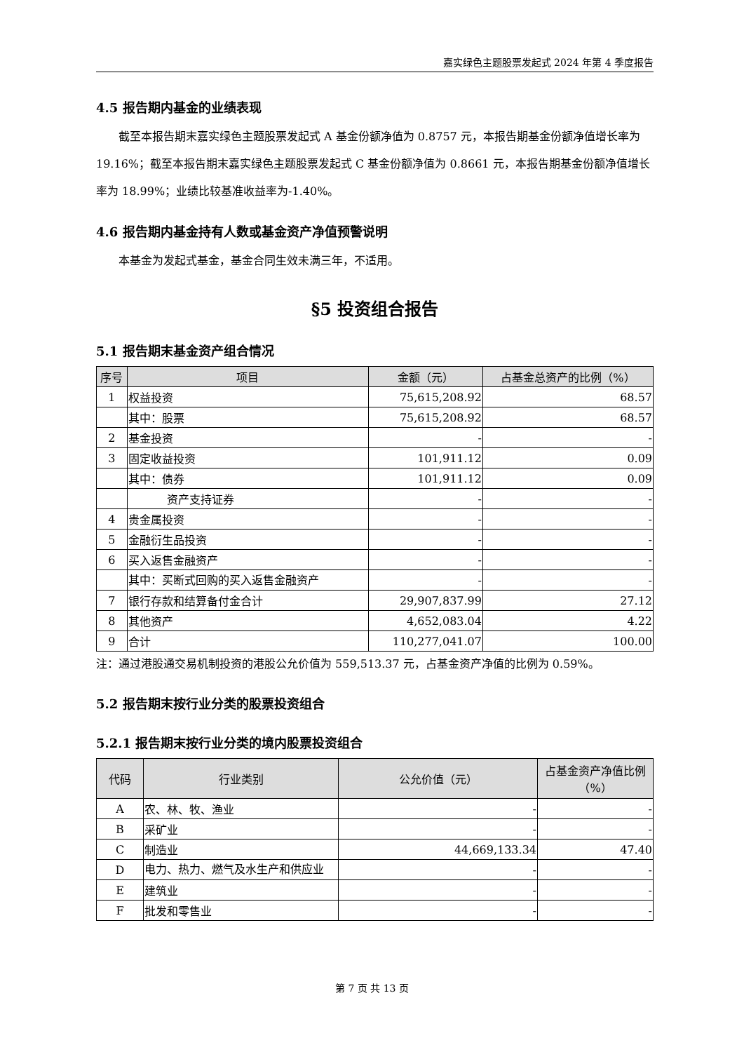嘉实绿色主题股票发起式 2024 年第 4 季度报告
4.5 报告期内基金的业绩表现
截至本报告期末嘉实绿色主题股票发起式 A 基金份额净值为 0.8757 元，本报告期基金份额净值增长率为 19.16%；截至本报告期末嘉实绿色主题股票发起式 C 基金份额净值为 0.8661 元，本报告期基金份额净值增长率为 18.99%；业绩比较基准收益率为-1.40%。
4.6 报告期内基金持有人数或基金资产净值预警说明
本基金为发起式基金，基金合同生效未满三年，不适用。
§5 投资组合报告
5.1 报告期末基金资产组合情况
| 序号 | 项目 | 金额（元） | 占基金总资产的比例（%） |
| --- | --- | --- | --- |
| 1 | 权益投资 | 75,615,208.92 | 68.57 |
| | 其中：股票 | 75,615,208.92 | 68.57 |
| 2 | 基金投资 | - | - |
| 3 | 固定收益投资 | 101,911.12 | 0.09 |
| | 其中：债券 | 101,911.12 | 0.09 |
| | 资产支持证券 | - | - |
| 4 | 贵金属投资 | - | - |
| 5 | 金融衍生品投资 | - | - |
| 6 | 买入返售金融资产 | - | - |
| | 其中：买断式回购的买入返售金融资产 | - | - |
| 7 | 银行存款和结算备付金合计 | 29,907,837.99 | 27.12 |
| 8 | 其他资产 | 4,652,083.04 | 4.22 |
| 9 | 合计 | 110,277,041.07 | 100.00 |
注：通过港股通交易机制投资的港股公允价值为 559,513.37 元，占基金资产净值的比例为 0.59%。
5.2 报告期末按行业分类的股票投资组合
5.2.1 报告期末按行业分类的境内股票投资组合
| 代码 | 行业类别 | 公允价值（元） | 占基金资产净值比例（%） |
| --- | --- | --- | --- |
| A | 农、林、牧、渔业 | - | - |
| B | 采矿业 | - | - |
| C | 制造业 | 44,669,133.34 | 47.40 |
| D | 电力、热力、燃气及水生产和供应业 | - | - |
| E | 建筑业 | - | - |
| F | 批发和零售业 | - | - |
第 7 页 共 13 页